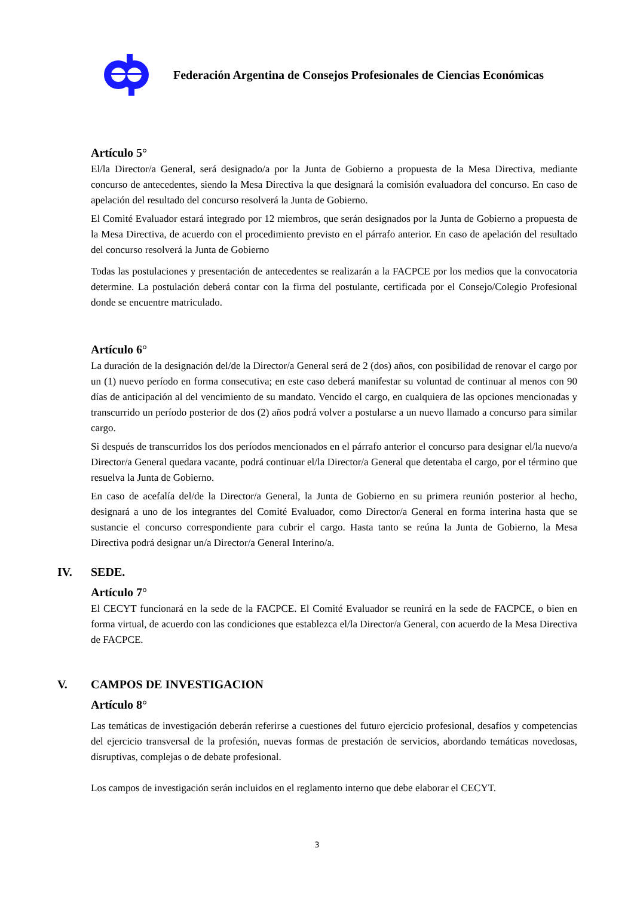Federación Argentina de Consejos Profesionales de Ciencias Económicas
Artículo 5°
El/la Director/a General, será designado/a por la Junta de Gobierno a propuesta de la Mesa Directiva, mediante concurso de antecedentes, siendo la Mesa Directiva la que designará la comisión evaluadora del concurso. En caso de apelación del resultado del concurso resolverá la Junta de Gobierno.
El Comité Evaluador estará integrado por 12 miembros, que serán designados por la Junta de Gobierno a propuesta de la Mesa Directiva, de acuerdo con el procedimiento previsto en el párrafo anterior. En caso de apelación del resultado del concurso resolverá la Junta de Gobierno
Todas las postulaciones y presentación de antecedentes se realizarán a la FACPCE por los medios que la convocatoria determine. La postulación deberá contar con la firma del postulante, certificada por el Consejo/Colegio Profesional donde se encuentre matriculado.
Artículo 6°
La duración de la designación del/de la Director/a General será de 2 (dos) años, con posibilidad de renovar el cargo por un (1) nuevo período en forma consecutiva; en este caso deberá manifestar su voluntad de continuar al menos con 90 días de anticipación al del vencimiento de su mandato. Vencido el cargo, en cualquiera de las opciones mencionadas y transcurrido un período posterior de dos (2) años podrá volver a postularse a un nuevo llamado a concurso para similar cargo.
Si después de transcurridos los dos períodos mencionados en el párrafo anterior el concurso para designar el/la nuevo/a Director/a General quedara vacante, podrá continuar el/la Director/a General que detentaba el cargo, por el término que resuelva la Junta de Gobierno.
En caso de acefalía del/de la Director/a General, la Junta de Gobierno en su primera reunión posterior al hecho, designará a uno de los integrantes del Comité Evaluador, como Director/a General en forma interina hasta que se sustancie el concurso correspondiente para cubrir el cargo. Hasta tanto se reúna la Junta de Gobierno, la Mesa Directiva podrá designar un/a Director/a General Interino/a.
IV. SEDE.
Artículo 7°
El CECYT funcionará en la sede de la FACPCE. El Comité Evaluador se reunirá en la sede de FACPCE, o bien en forma virtual, de acuerdo con las condiciones que establezca el/la Director/a General, con acuerdo de la Mesa Directiva de FACPCE.
V. CAMPOS DE INVESTIGACION
Artículo 8°
Las temáticas de investigación deberán referirse a cuestiones del futuro ejercicio profesional, desafíos y competencias del ejercicio transversal de la profesión, nuevas formas de prestación de servicios, abordando temáticas novedosas, disruptivas, complejas o de debate profesional.
Los campos de investigación serán incluidos en el reglamento interno que debe elaborar el CECYT.
3